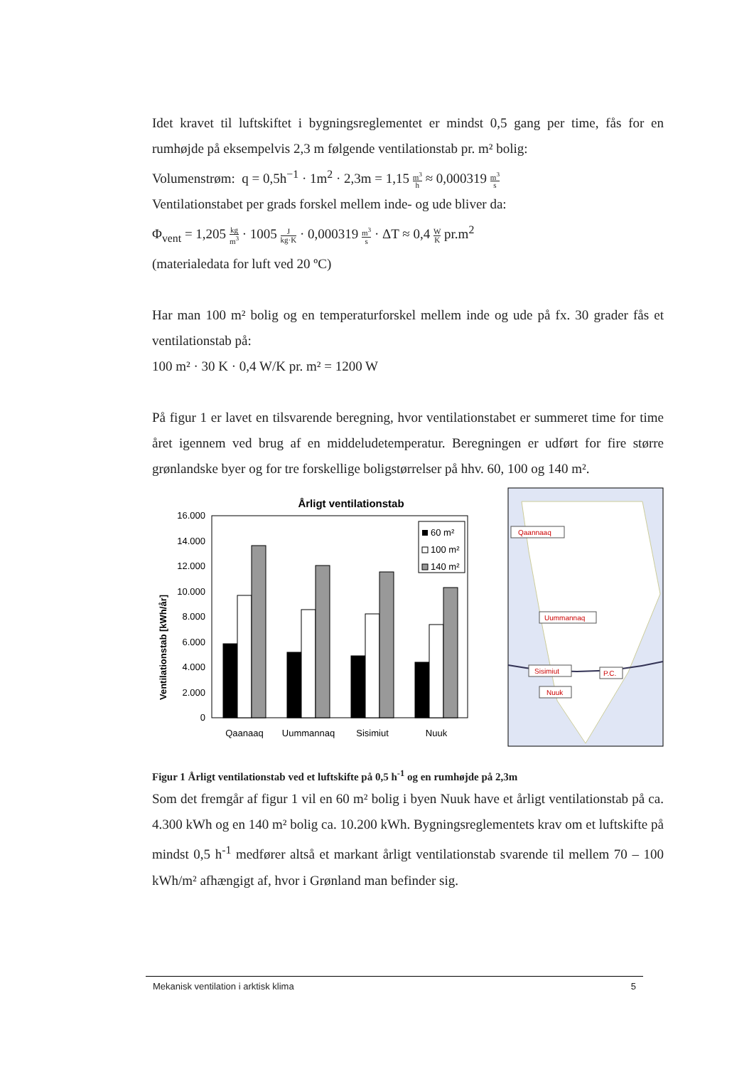Idet kravet til luftskiftet i bygningsreglementet er mindst 0,5 gang per time, fås for en rumhøjde på eksempelvis 2,3 m følgende ventilationstab pr. m² bolig:
Volumenstrøm: q = 0,5h<sup>−1</sup> · 1m<sup>2</sup> · 2,3m = 1,15 m<sup>3</sup> h ≈ 0,000319 m<sup>3</sup> s
Ventilationstabet per grads forskel mellem inde- og ude bliver da:
Φ<sub>vent</sub> = 1,205 kg m<sup>3</sup> · 1005 J kg·K · 0,000319 m<sup>3</sup> s · ΔT ≈ 0,4 W K pr.m<sup>2</sup>
(materialedata for luft ved 20 ºC)
Har man 100 m² bolig og en temperaturforskel mellem inde og ude på fx. 30 grader fås et ventilationstab på:
100 m² · 30 K · 0,4 W/K pr. m² = 1200 W
På figur 1 er lavet en tilsvarende beregning, hvor ventilationstabet er summeret time for time året igennem ved brug af en middeludetemperatur. Beregningen er udført for fire større grønlandske byer og for tre forskellige boligstørrelser på hhv. 60, 100 og 140 m².
Årligt ventilationstab
Ventilationstab [kWh/år]
16.000
14.000
12.000
10.000
8.000
6.000
4.000
2.000
0
60 m²
100 m²
140 m²
Qaanaaq
Uummannaq
Sisimiut
Nuuk
Qaannaaq
Uummannaq
Sisimiut
P.C.
Nuuk
Figur 1 Årligt ventilationstab ved et luftskifte på 0,5 h<sup>-1</sup> og en rumhøjde på 2,3m
Som det fremgår af figur 1 vil en 60 m² bolig i byen Nuuk have et årligt ventilationstab på ca. 4.300 kWh og en 140 m² bolig ca. 10.200 kWh. Bygningsreglementets krav om et luftskifte på mindst 0,5 h<sup>-1</sup> medfører altså et markant årligt ventilationstab svarende til mellem 70 – 100 kWh/m² afhængigt af, hvor i Grønland man befinder sig.
Mekanisk ventilation i arktisk klima 5